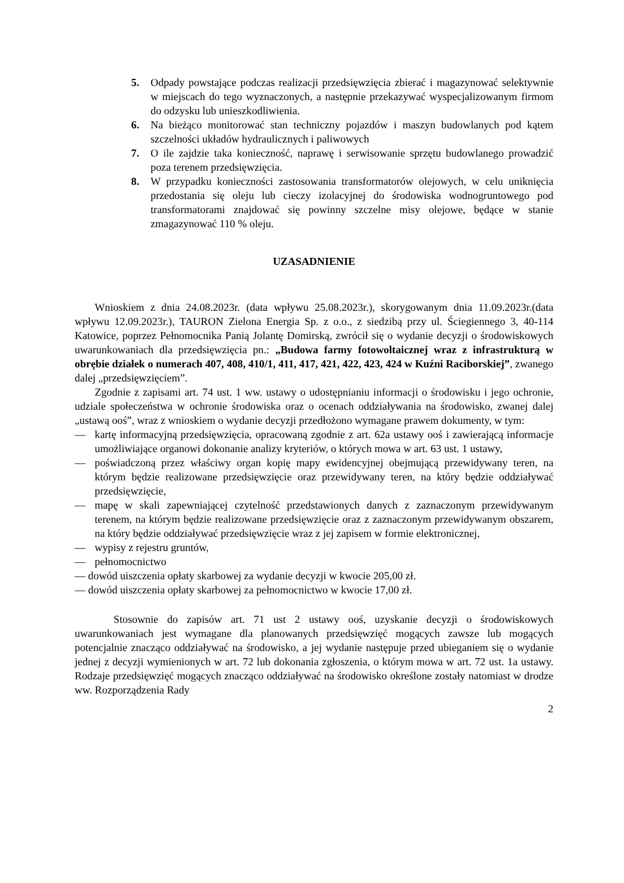5. Odpady powstające podczas realizacji przedsięwzięcia zbierać i magazynować selektywnie w miejscach do tego wyznaczonych, a następnie przekazywać wyspecjalizowanym firmom do odzysku lub unieszkodliwienia.
6. Na bieżąco monitorować stan techniczny pojazdów i maszyn budowlanych pod kątem szczelności układów hydraulicznych i paliwowych
7. O ile zajdzie taka konieczność, naprawę i serwisowanie sprzętu budowlanego prowadzić poza terenem przedsięwzięcia.
8. W przypadku konieczności zastosowania transformatorów olejowych, w celu uniknięcia przedostania się oleju lub cieczy izolacyjnej do środowiska wodnogruntowego pod transformatorami znajdować się powinny szczelne misy olejowe, będące w stanie zmagazynować 110 % oleju.
UZASADNIENIE
Wnioskiem z dnia 24.08.2023r. (data wpływu 25.08.2023r.), skorygowanym dnia 11.09.2023r.(data wpływu 12.09.2023r.), TAURON Zielona Energia Sp. z o.o., z siedzibą przy ul. Ściegiennego 3, 40-114 Katowice, poprzez Pełnomocnika Panią Jolantę Domirską, zwrócił się o wydanie decyzji o środowiskowych uwarunkowaniach dla przedsięwzięcia pn.: „Budowa farmy fotowoltaicznej wraz z infrastrukturą w obrębie działek o numerach 407, 408, 410/1, 411, 417, 421, 422, 423, 424 w Kuźni Raciborskiej”, zwanego dalej „przedsięwzięciem”.
Zgodnie z zapisami art. 74 ust. 1 ww. ustawy o udostępnianiu informacji o środowisku i jego ochronie, udziale społeczeństwa w ochronie środowiska oraz o ocenach oddziaływania na środowisko, zwanej dalej „ustawą ooś”, wraz z wnioskiem o wydanie decyzji przedłożono wymagane prawem dokumenty, w tym:
— kartę informacyjną przedsięwzięcia, opracowaną zgodnie z art. 62a ustawy ooś i zawierającą informacje umożliwiające organowi dokonanie analizy kryteriów, o których mowa w art. 63 ust. 1 ustawy,
— poświadczoną przez właściwy organ kopię mapy ewidencyjnej obejmującą przewidywany teren, na którym będzie realizowane przedsięwzięcie oraz przewidywany teren, na który będzie oddziaływać przedsięwzięcie,
— mapę w skali zapewniającej czytelność przedstawionych danych z zaznaczonym przewidywanym terenem, na którym będzie realizowane przedsięwzięcie oraz z zaznaczonym przewidywanym obszarem, na który będzie oddziaływać przedsięwzięcie wraz z jej zapisem w formie elektronicznej,
— wypisy z rejestru gruntów,
— pełnomocnictwo
— dowód uiszczenia opłaty skarbowej za wydanie decyzji w kwocie 205,00 zł.
— dowód uiszczenia opłaty skarbowej za pełnomocnictwo w kwocie 17,00 zł.
Stosownie do zapisów art. 71 ust 2 ustawy ooś, uzyskanie decyzji o środowiskowych uwarunkowaniach jest wymagane dla planowanych przedsięwzięć mogących zawsze lub mogących potencjalnie znacząco oddziaływać na środowisko, a jej wydanie następuje przed ubieganiem się o wydanie jednej z decyzji wymienionych w art. 72 lub dokonania zgłoszenia, o którym mowa w art. 72 ust. 1a ustawy. Rodzaje przedsięwzięć mogących znacząco oddziaływać na środowisko określone zostały natomiast w drodze ww. Rozporządzenia Rady
2